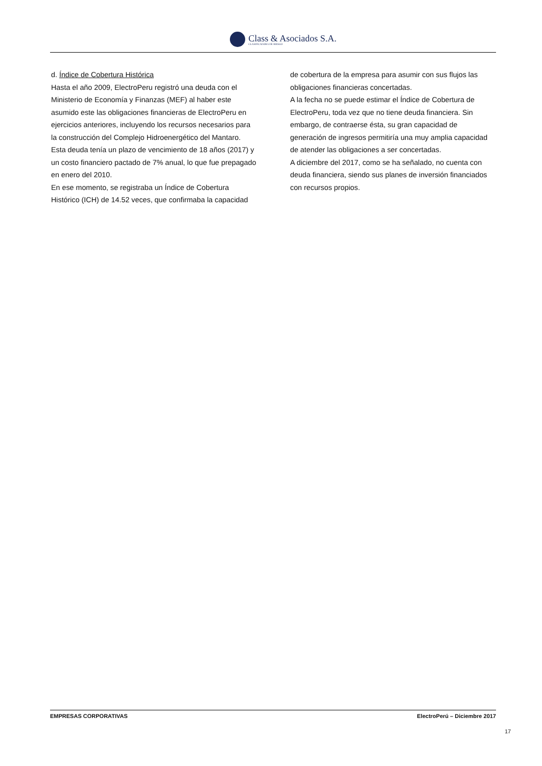Class & Asociados S.A.
CLASIFICADORA DE RIESGO
d. Índice de Cobertura Histórica
Hasta el año 2009, ElectroPeru registró una deuda con el Ministerio de Economía y Finanzas (MEF) al haber este asumido este las obligaciones financieras de ElectroPeru en ejercicios anteriores, incluyendo los recursos necesarios para la construcción del Complejo Hidroenergético del Mantaro. Esta deuda tenía un plazo de vencimiento de 18 años (2017) y un costo financiero pactado de 7% anual, lo que fue prepagado en enero del 2010.
En ese momento, se registraba un Índice de Cobertura Histórico (ICH) de 14.52 veces, que confirmaba la capacidad
de cobertura de la empresa para asumir con sus flujos las obligaciones financieras concertadas.
A la fecha no se puede estimar el Índice de Cobertura de ElectroPeru, toda vez que no tiene deuda financiera. Sin embargo, de contraerse ésta, su gran capacidad de generación de ingresos permitiría una muy amplia capacidad de atender las obligaciones a ser concertadas.
A diciembre del 2017, como se ha señalado, no cuenta con deuda financiera, siendo sus planes de inversión financiados con recursos propios.
EMPRESAS CORPORATIVAS ElectroPerú – Diciembre 2017
17